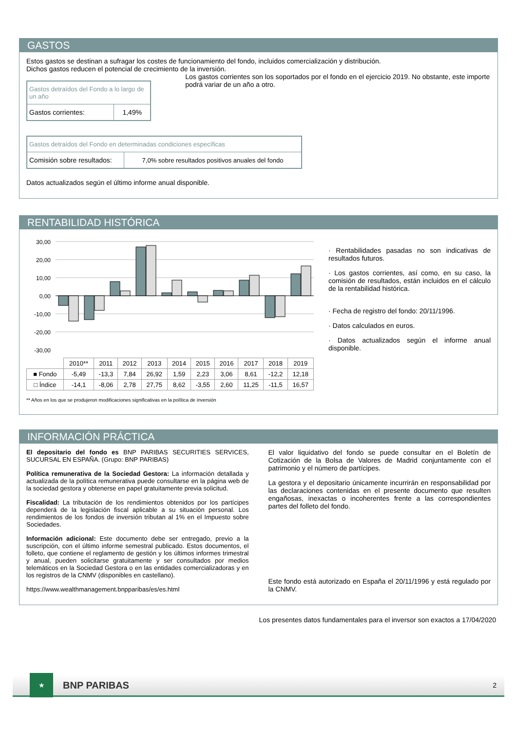GASTOS
Estos gastos se destinan a sufragar los costes de funcionamiento del fondo, incluidos comercialización y distribución.
Dichos gastos reducen el potencial de crecimiento de la inversión.
| Gastos detraídos del Fondo a lo largo de un año | |
| Gastos corrientes: | 1,49% |
Los gastos corrientes son los soportados por el fondo en el ejercicio 2019. No obstante, este importe podrá variar de un año a otro.
| Gastos detraídos del Fondo en determinadas condiciones específicas | |
| Comisión sobre resultados: | 7,0% sobre resultados positivos anuales del fondo |
Datos actualizados según el último informe anual disponible.
RENTABILIDAD HISTÓRICA
30,00
20,00
10,00
0,00
-10,00
-20,00
-30,00
| | 2010** | 2011 | 2012 | 2013 | 2014 | 2015 | 2016 | 2017 | 2018 | 2019 |
| ■ Fondo | -5,49 | -13,3 | 7,84 | 26,92 | 1,59 | 2,23 | 3,06 | 8,61 | -12,2 | 12,18 |
| □ Índice | -14,1 | -8,06 | 2,78 | 27,75 | 8,62 | -3,55 | 2,60 | 11,25 | -11,5 | 16,57 |
· Rentabilidades pasadas no son indicativas de resultados futuros.
· Los gastos corrientes, así como, en su caso, la comisión de resultados, están incluidos en el cálculo de la rentabilidad histórica.
· Fecha de registro del fondo: 20/11/1996.
· Datos calculados en euros.
· Datos actualizados según el informe anual disponible.
** Años en los que se produjeron modificaciones significativas en la política de inversión
INFORMACIÓN PRÁCTICA
El depositario del fondo es BNP PARIBAS SECURITIES SERVICES, SUCURSAL EN ESPAÑA. (Grupo: BNP PARIBAS)
Política remunerativa de la Sociedad Gestora: La información detallada y actualizada de la política remunerativa puede consultarse en la página web de la sociedad gestora y obtenerse en papel gratuitamente previa solicitud.
Fiscalidad: La tributación de los rendimientos obtenidos por los partícipes dependerá de la legislación fiscal aplicable a su situación personal. Los rendimientos de los fondos de inversión tributan al 1% en el Impuesto sobre Sociedades.
Información adicional: Este documento debe ser entregado, previo a la suscripción, con el último informe semestral publicado. Estos documentos, el folleto, que contiene el reglamento de gestión y los últimos informes trimestral y anual, pueden solicitarse gratuitamente y ser consultados por medios telemáticos en la Sociedad Gestora o en las entidades comercializadoras y en los registros de la CNMV (disponibles en castellano).
https://www.wealthmanagement.bnpparibas/es/es.html
El valor liquidativo del fondo se puede consultar en el Boletín de Cotización de la Bolsa de Valores de Madrid conjuntamente con el patrimonio y el número de partícipes.
La gestora y el depositario únicamente incurrirán en responsabilidad por las declaraciones contenidas en el presente documento que resulten engañosas, inexactas o incoherentes frente a las correspondientes partes del folleto del fondo.
Este fondo está autorizado en España el 20/11/1996 y está regulado por la CNMV.
Los presentes datos fundamentales para el inversor son exactos a 17/04/2020
★
BNP PARIBAS
2